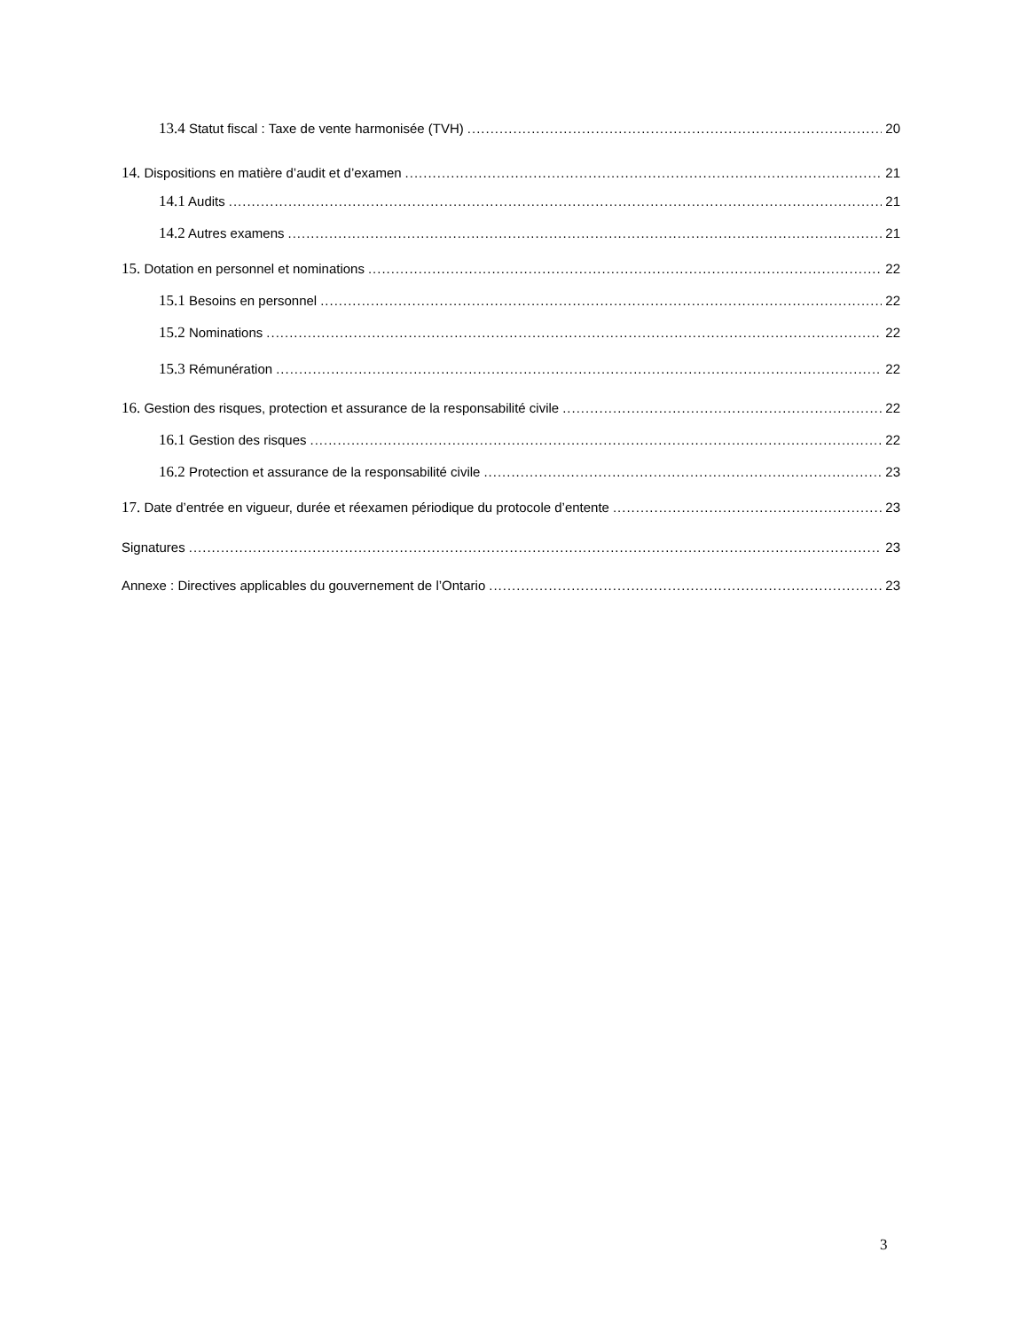13.4 Statut fiscal : Taxe de vente harmonisée (TVH) 20
14. Dispositions en matière d’audit et d’examen 21
14.1 Audits 21
14.2 Autres examens 21
15. Dotation en personnel et nominations 22
15.1 Besoins en personnel 22
15.2 Nominations 22
15.3 Rémunération 22
16. Gestion des risques, protection et assurance de la responsabilité civile 22
16.1 Gestion des risques 22
16.2 Protection et assurance de la responsabilité civile 23
17. Date d’entrée en vigueur, durée et réexamen périodique du protocole d’entente 23
Signatures 23
Annexe : Directives applicables du gouvernement de l’Ontario 23
3